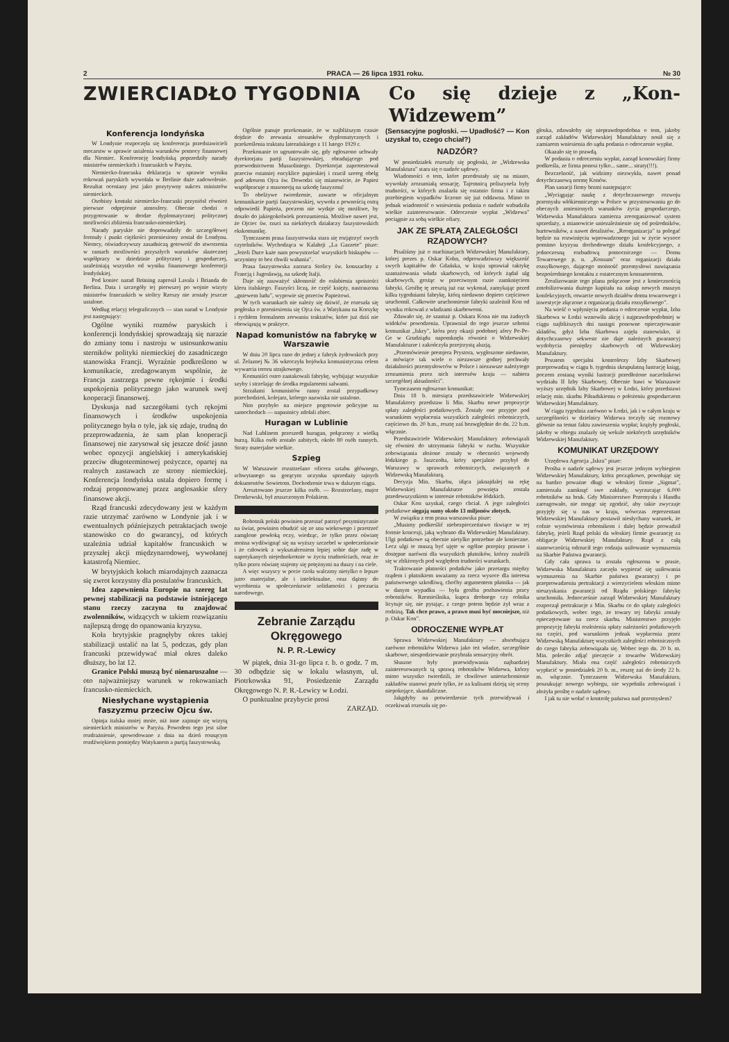2 PRACA — 26 lipca 1931 roku. № 30
ZWIERCIADŁO TYGODNIA Co się dzieje z „Kon-Widzewem”
Konferencja londyńska
W Londynie rozpoczęła się konferencja przedstawicieli mocarstw w sprawie ustalenia warunków pomocy finansowej dla Niemiec. Konferencję londyńską poprzedziły narady ministrów niemieckich i francuskich w Paryżu.
Niemiecko-francuska deklaracja w sprawie wyniku rokowań paryskich wywołała w Berlinie duże zadowolenie. Rezultat oceniany jest jako pozytywny sukces ministrów niemieckich.
Osobisty kontakt niemiecko-francuski przyniósł również pierwsze odprężenie atmosfery. Obecnie chodzi o przygotowanie w drodze dyplomatycznej politycznej możliwości zbliżenia francusko-niemieckiej.
Narady paryskie nie doprowadziły do szczegółowej formuły i punkt ciężkości przeniesiony został do Londynu. Niemcy, oświadczywszy zasadniczą gotowość do stworzenia w ramach możliwości przyszłych warunków skutecznej współpracy w dziedzinie politycznej i gospodarczej, uzależniają wszystko od wyniku finansowego konferencji londyńskiej.
Pod koniec narad Brüning zaprosił Lavala i Brianda do Berlina. Data i szczegóły tej pierwszej po wojnie wizyty ministrów francuskich w stolicy Rzeszy nie zostały jeszcze ustalone.
Według relacyj telegraficznych — stan narad w Londynie jest następujący:
Ogólne wyniki rozmów paryskich i konferencji londyńskiej sprowadzają się narazie do zmiany tonu i nastroju w ustosunkowaniu sterników polityki niemieckiej do zasadniczego stanowiska Francji. Wyraźnie podkreślono w komunikacie, zredagowanym wspólnie, że Francja zastrzega pewne rękojmie i środki uspokojenia politycznego jako warunek swej kooperacji finansowej.
Dyskusja nad szczegółami tych rękojmi finansowych i środków uspokojenia politycznego była o tyle, jak się zdaje, trudną do przeprowadzenia, że sam plan kooperacji finansowej nie zarysował się jeszcze dość jasno wobec opozycji angielskiej i amerykańskiej przeciw długoterminowej pożyczce, opartej na realnych zastawach ze strony niemieckiej. Konferencja londyńska ustala dopiero formę i rodzaj proponowanej przez anglosaskie sfery finansowe akcji.
Rząd francuski zdecydowany jest w każdym razie utrzymać zarówno w Londynie jak i w ewentualnych późniejszych petraktacjach swoje stanowisko co do gwarancyj, od których uzależnia udział kapitałów francuskich w przyszłej akcji międzynarodowej, wywołanej katastrofą Niemiec.
W brytyjskich kołach miarodajnych zaznacza się zwrot korzystny dla postulatów francuskich.
Idea zapewnienia Europie na szereg lat pewnej stabilizacji na podstawie istniejącego stanu rzeczy zaczyna tu znajdować zwolenników, widzących w takiem rozwiązaniu najlepszą drogę do opanowania kryzysu.
Koła brytyjskie pragnęłyby okres takiej stabilizacji ustalić na lat 5, podczas, gdy plan francuski przewidywać miał okres daleko dłuższy, bo lat 12.
Granice Polski muszą być nienaruszalne — oto najważniejszy warunek w rokowaniach francusko-niemieckich.
Niesłychane wystąpienia faszyzmu przeciw Ojcu św.
Opinja italska mniej może, niż inne zajmuje się wizytą niemieckich ministrów w Paryżu. Powodem tego jest silne rozdrażnienie, spowodowane z dnia na dzień rosnącym rozdźwiękiem pomiędzy Watykanem a partją faszystowską.
Ogólnie panuje przekonanie, że w najbliższym czasie dojdzie do zerwania stosunków dyplomatycznych i przekreślenia traktatu laterańskiego z 11 lutego 1929 r.
Przekonanie to ugruntowało się, gdy ogłoszono uchwały dyrektorjatu partji faszystowskiej, obradującego pod przewodnictwem Mussoliniego. Dyrektorjat zaprotestował przeciw ostatniej encyklice papieskiej i rzucił szereg obelg pod adresem Ojca św. Dowodzi się mianowicie, że Papież współpracuje z masonerją na szkodę faszyzmu!
To obelżywe twierdzenie, zawarte w oficjalnym komunikacie partji faszystowskiej, wywoła z pewnością ostrą odpowiedź Papieża, poczem nie wydaje się możliwe, by doszło do jakiegokolwiek porozumienia. Możliwe nawet jest, że Ojciec św. rzuci na niektórych działaczy faszystowskich ekskomunikę.
Tymczasem prasa faszystowska stara się rozjątrzyć swych czytelników. Wychodząca w Kalabrji „La Gazzete” pisze: „Jeżeli Duce każe nam powystrzelać wszystkich biskupów — uczynimy to bez chwili wahania”.
Prasa faszystowska zarzuca Stolicy św. konszachty z Francją i Jugosławją, na szkodę Italji.
Daje się zauważyć skłonność do osłabienia spoistości kleru italskiego. Faszyści liczą, że część księży, nastraszona „gniewem ludu”, wypowie się przeciw Papieżowi.
W tych warunkach nie należy się dziwić, że rozeszła się pogłoska o przeniesieniu się Ojca św. z Watykanu na Korsykę i rychłem formalnem zerwaniu traktatów, które już dziś nie obowiązują w praktyce.
Napad komunistów na fabrykę w Warszawie
W dniu 20 lipca rano do jednej z fabryk żydowskich przy ul. Żelaznej № 36 wkroczyła bojówka komunistyczna celem wywarcia teroru strajkowego.
Komuniści ostro zaatakowali fabrykę, wybijając wszystkie szyby i strzelając do środka regularnemi salwami.
Strzałami komunistów ranny został przypadkowy przechodzień, kolejarz, którego nazwiska nie ustalono.
Nim przybyło na miejsce pogotowie policyjne na samochodach — napastnicy zdołali zbiec.
Huragan w Lublinie
Nad Lublinem przeszedł huragan, połączony z wielką burzą. Kilka osób zostało zabitych, około 80 osób rannych. Straty materjalne wielkie.
Szpieg
W Warszawie rozstrzelano oficera sztabu głównego, schwytanego na gorącym uczynku sprzedaży tajnych dokumentów Sowietom. Dochodzenie trwa w dalszym ciągu.
Aresztowano jeszcze kilka osób. — Rozstrzelany, major Demkowski, był zruszczonym Polakiem.
Robotnik polski powinien przestać patrzyć pesymistycznie na świat, powinien obudzić się ze snu wiekowego i przetrzeć zamglone powłoką oczy, wiedząc, że tylko przez oświatę można wydźwignąć się na wyższy szczebel w społeczeństwie i że człowiek z wykształceniem lepiej sobie daje radę w napotykanych niejednokrotnie w życiu trudnościach, oraz że tylko przez oświatę stajemy się potężnymi na duszy i na ciele.
A więc wszyscy w pocie czoła walczmy nietylko o lepsze jutro materjalne, ale i intelektualne, oraz dążmy do wyrobienia w społeczeństwie solidarności i poczucia narodowego.
Zebranie Zarządu Okręgowego
N. P. R.-Lewicy
W piątek, dnia 31-go lipca r. b. o godz. 7 m. 30 odbędzie się w lokalu własnym, ul. Piotrkowska 91, Posiedzenie Zarządu Okręgowego N. P. R.-Lewicy w Łodzi.
O punktualne przybycie prosi
ZARZĄD.
(Sensacyjne pogłoski. — Upadłość? — Kon uzyskał to, czego chciał?)
NADZÓR?
W poniedziałek rozeszły się pogłoski, że „Widzewska Manufaktura” stara się o nadzór sądowy.
Wiadomości o tem, które przedostały się na miasto, wywołały zrozumiałą sensację. Tajemnicą poliszynela były trudności, w których znalazła się ostatnio firma i z takim przebiegiem wypadków liczono się już oddawna. Mimo to jednak wiadomość o wniesieniu podania o nadzór wzbudziła wielkie zainteresowanie. Odroczenie wypłat „Widzewa” pociągnie za sobą wielkie ofiary.
JAK ZE SPŁATĄ ZALEGŁOŚCI RZĄDOWYCH?
Pisaliśmy już o machinacjach Widzewskiej Manufaktury, której prezes p. Oskar Kohn, odprowadziwszy większość swych kapitałów do Gdańska, w kraju uprawiał taktykę szantażowania władz skarbowych, od których żądał ulg skarbowych, grożąc w przeciwnym razie zamknięciem fabryki. Groźbę tę zresztą już raz wykonał, zamykając przed kilku tygodniami fabrykę, którą niedawno dopiero częściowo uruchomił. Całkowite uruchomienie fabryki uzależnił Kon od wyniku rokowań z władzami skarbowemi.
Zdawało się, że szantaż p. Oskara Kona nie ma żadnych widoków powodzenia. Uprawniał do tego jeszcze sobotni komunikat „Iskry”, która przy okazji podobnej afery Pe-Pe-Ge w Grudziądu napomknęła również o Widzewskiej Manufakturze i zakończyła przejrzystą aluzją.
„Przemówienie premjera Prystora, wygłoszone niedawno, a mówiące tak wiele o niezawsze godnej pochwały działalności przemysłowców w Polsce i niezawsze należytego zrozumienia przez nich interesów kraju — nabiera szczególnej aktualności”.
Tymczasem ogłoszono komunikat:
Dnia 18 b. miesiąca przedstawiciele Widzewskiej Manufaktory przedstaw li Min. Skarbu nowe propozycje spłaty zaległości podatkowych. Zostały one przyjęte pod warunkiem wypłacenia wszystkich zaległości robotniczych, częściowo dn. 20 b.m., resztę zaś bezwględnie do dn. 22 b.m. włącznie.
Przedstawiciele Widzewskiej Manufaktury zobowiązali się również do utrzymania fabryki w ruchu. Wszystkie zobowiązania złożone zostały w obecności wojewody łódzkiego p. Jaszczołta, który specjalnie przybył do Warszawy w sprawach robotniczych, związanych z Widzewską Manafakturą.
Decyzja Min. Skarbu, idąca jaknajdalej na rękę Widzewskiej Manufakturze powzięta została przedewszystkiem w interesie robotników łódzkich.
Oskar Kon uzyskał, czego chciał. A jego zaległości podatkowe sięgają sumy około 13 miljonów złotych.
W związku z tem prasa warszawska pisze:
„Musimy podkreślić niebezpieczeństwo tkwiące w tej formie koncesji, jaką wybrano dla Widzewskiej Manufaktury. Ulgi podatkowe są obecnie nietylko potrzebne ale konieczne. Lecz ulgi te muszą być ujęte w ogólne przepisy prawne i dostępne narówni dla wszystkich płatników, którzy znaleźli się w zbliżonych pod względem trudności warunkach.
Traktowanie płatności podatków jako przetargu między rządem i płatnikiem uważamy za rzecz wysoce dla interesu państwowego szkodliwą, choćby argumentem płatnika — jak w danym wypadku — była groźba pozbawienia pracy robotników. Rzemieślnika, kupca drobnego czy rolnika licytuje się, nie pytając, z czego potem będzie żył wraz z rodziną. Tak chce prawo, a prawo musi być mocniejsze, niż p. Oskar Kon”.
ODROCZENIE WYPŁAT
Sprawa Widzewskiej Manufaktury — absorbująca zarówno robotników Widzewa jako też władze, szczególnie skarbowe, niespodziewanie przybrała sensacyjny obrót.
Słuszne były przewidywania najbardziej zainteresowanych tą sprawą robotników Widzewa, którzy mimo wszystko twierdzili, że chwilowe unieruchomienie zakładów stanowi pozór tylko, że za kulisami dzieją się sceny niepokojące, skandaliczne.
Jakgdyby na potwierdzenie tych przewidywań i oczekiwań rozeszła się po-
głoska, zdawałoby się nieprawdopodobna o tem, jakoby zarząd zakładów Widzewskiej Manufaktury nosił się z zamiarem wniesienia do sądu podania o odroczenie wypłat.
Okazało się to prawdą.
W podaniu o odroczeniu wypłat, zarząd konowskiej firmy podkreśla, ze firma ponosi tylko... same... straty(!!!).
Bezczelność, jak widzimy niezwykła, nawet ponad dotychczasową normę Konów.
Plan sanacji firmy brzmi następująco:
„Wyciągając naukę z dotychczasowego rozwoju przemysłu włókienniczego w Polsce w przystosowaniu go do obecnych zmienionych warunków życia gospodarczego, Widzewska Manufaktura zamierza zreorganizować system sprzedaży, a mianowicie uniezależnienie się od pośredników, hurtowników, a nawet detalistów. „Reorganizacja” ta polegać będzie na rozwinięciu wprowadzonego już w życie wysoce pomimo kryzysu dochodowego działu konfekcyjnego, z jednoczesną rozbudową pomocniczego — Domu Towarowego p. n. „Konsum” oraz organizacji działu rozsyłkowego, dającego możność przemysłowi nawiązania bezpośredniego kontaktu z ostatecznym konsumentem.
Zrealizowanie tego planu połączone jest z koniecznością zmobilizowania dużego kapitału na zakup nowych maszyn konfekcyjnych, otwarcie nowych działów domu towarowego i inwestycje złączone z organizacją działu rozsyłkowego”.
Na wieść o wpłynięciu podania o odroczenie wypłat, Izba Skarbowa w Łodzi wznowiła akcję i najprawdopodobniej w ciągu najbliższych dni nastąpi ponowne opieczętowanie składów, gdyż Izba Skarbowa zajęła stanowisko, iż dotychczasowy sekwestr nie daje należnych gwarancyj wydobycia pieniędzy skarbowych od Widzewskiej Manufaktury.
Pozatem specjalni kontrolerzy Izby Skarbowej przeprowadzą w ciągu b. tygodnia skrupulatną lustrację ksiąg, poczem zostaną wyniki lustracji przedłożone naczelnikowi wydziału II Izby Skarbowej. Obecnie bawi w Warszawie wyższy urzędnik Izby Skarbowej w Łodzi, który przedstawi relację min. skarbu Piłsudskiemu o położeniu gospodarczem Widzewskiej Manufaktury.
W ciągu tygodnia zarówno w Łodzi, jak i w całym kraju w szczególności w dzielnicy Widzewa toczyły się rozmowy głównie na temat faktu zawieszenia wypłat; krążyły pogłoski, jakoby w obiegu znalazły się weksle niektórych urzędników Widzewskiej Manufaktury.
KOMUNIKAT URZĘDOWY
Urzędowa Agencja „Iskra” pisze:
Prośba o nadzór sądowy jest jeszcze jednym wybiegiem Widzewskiej Manufaktury, która początkowo, powołując się na bardzo poważne długi w włoskiej firmie „Sigmat”, zamierzała zamknąć swe zakłady, wyrzucając 6.000 robotników na bruk. Gdy Ministerstwo Przemysłu i Handlu zareagowało, nie mogąc się zgodzić, aby takie zwyczaje przyjęły się u nas w kraju, wówczas reprezentant Widzewskiej Manufaktury postawił niesłychany warunek, że cofnie wymówienia robotnikom i dalej będzie prowadził fabrykę, jeżeli Rząd polski da włoskiej firmie gwarancję za obligacje Widzewskiej Manufaktury. Rząd z całą stanowczością odrzucił tego rodzaju usiłowanie wymuszenia na Skarbie Państwa gwarancji.
Gdy cała sprawa ta została ogłoszona w prasie, Widzewska Manufaktura zaczęła wypierać się usiłowania wymuszenia na Skarbie państwa gwarancyj i po przeprowadzeniu pertraktacji z wierzycielem włoskim mimo nieuzyskania gwarancji od Rządu polskiego fabrykę uruchomiła. Jednocześnie zarząd Widzewskiej Manufaktury rozpoczął pertraktacje z Min. Skarbu co do spłaty zaległości podatkowych, wobec tego, że towary tej fabryki zostały opieczętowane na rzecz skarbu. Ministerstwo przyjęło propozycję fabryki rozłożenia spłaty należności podatkowych na części, pod warunkiem jednak wypłacenia przez Widzewską Manufakturę wszystkich zaległości robotnicznych do czego fabryka zobowiązała się. Wobec tego dn. 20 b. m. Min. poleciło zdjąć pieczęcie z towarów Widzewskiej Manufaktury. Miała ona część zaległości robotniczych wypłacić w poniedziałek 20 b. m., resztę zaś do środy 22 b. m. włącznie. Tymczasem Widzewska Manafaktura, poszukując nowego wybiegu, nie wypełniła zobowiązań i złożyła prośbę o nadzór sądowy.
I jak tu nie wołać o kontrolę państwa nad przemysłem?